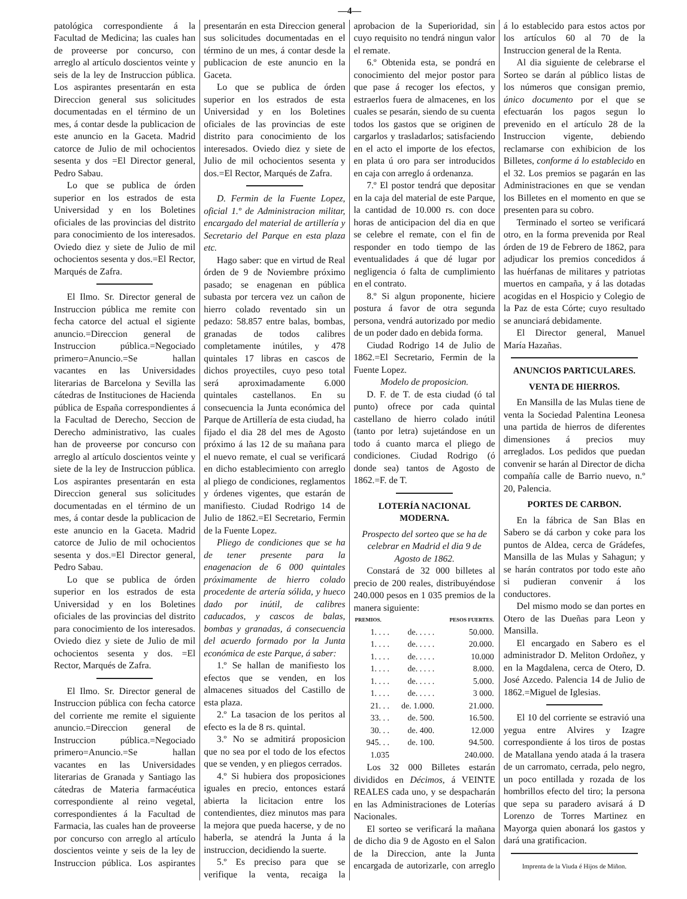—4—
patológica correspondiente á la Facultad de Medicina; las cuales han de proveerse por concurso, con arreglo al artículo doscientos veinte y seis de la ley de Instruccion pública. Los aspirantes presentarán en esta Direccion general sus solicitudes documentadas en el término de un mes, á contar desde la publicacion de este anuncio en la Gaceta. Madrid catorce de Julio de mil ochocientos sesenta y dos =El Director general, Pedro Sabau.
Lo que se publica de órden superior en los estrados de esta Universidad y en los Boletines oficiales de las provincias del distrito para conocimiento de los interesados. Oviedo diez y siete de Julio de mil ochocientos sesenta y dos.=El Rector, Marqués de Zafra.
El Ilmo. Sr. Director general de Instruccion pública me remite con fecha catorce del actual el sigiente anuncio.=Direccion general de Instruccion pública.=Negociado primero=Anuncio.=Se hallan vacantes en las Universidades literarias de Barcelona y Sevilla las cátedras de Instituciones de Hacienda pública de España correspondientes á la Facultad de Derecho, Seccion de Derecho administrativo, las cuales han de proveerse por concurso con arreglo al artículo doscientos veinte y siete de la ley de Instruccion pública. Los aspirantes presentarán en esta Direccion general sus solicitudes documentadas en el término de un mes, á contar desde la publicacion de este anuncio en la Gaceta. Madrid catorce de Julio de mil ochocientos sesenta y dos.=El Director general, Pedro Sabau.
Lo que se publica de órden superior en los estrados de esta Universidad y en los Boletines oficiales de las provincias del distrito para conocimiento de los interesados. Oviedo diez y siete de Julio de mil ochocientos sesenta y dos. =El Rector, Marqués de Zafra.
El Ilmo. Sr. Director general de Instruccion pública con fecha catorce del corriente me remite el siguiente anuncio.=Direccion general de Instruccion pública.=Negociado primero=Anuncio.=Se hallan vacantes en las Universidades literarias de Granada y Santiago las cátedras de Materia farmacéutica correspondiente al reino vegetal, correspondientes á la Facultad de Farmacia, las cuales han de proveerse por concurso con arreglo al artículo doscientos veinte y seis de la ley de Instruccion pública. Los aspirantes presentarán en esta Direccion general sus solicitudes documentadas en el término de un mes, á contar desde la publicacion de este anuncio en la Gaceta.
Lo que se publica de órden superior en los estrados de esta Universidad y en los Boletines oficiales de las provincias de este distrito para conocimiento de los interesados. Oviedo diez y siete de Julio de mil ochocientos sesenta y dos.=El Rector, Marqués de Zafra.
D. Fermin de la Fuente Lopez, oficial 1.º de Administracion militar, encargado del material de artillería y Secretario del Parque en esta plaza etc.
Hago saber: que en virtud de Real órden de 9 de Noviembre próximo pasado; se enagenan en pública subasta por tercera vez un cañon de hierro colado reventado sin un pedazo: 58.857 entre balas, bombas, granadas de todos calibres completamente inútiles, y 478 quintales 17 libras en cascos de dichos proyectiles, cuyo peso total será aproximadamente 6.000 quintales castellanos. En su consecuencia la Junta económica del Parque de Artillería de esta ciudad, ha fijado el dia 28 del mes de Agosto próximo á las 12 de su mañana para el nuevo remate, el cual se verificará en dicho establecimiento con arreglo al pliego de condiciones, reglamentos y órdenes vigentes, que estarán de manifiesto. Ciudad Rodrigo 14 de Julio de 1862.=El Secretario, Fermin de la Fuente Lopez.
Pliego de condiciones que se ha de tener presente para la enagenacion de 6 000 quintales próximamente de hierro colado procedente de artería sólida, y hueco dado por inútil, de calibres caducados, y cascos de balas, bombas y granadas, á consecuencia del acuerdo formado por la Junta económica de este Parque, á saber:
1.º Se hallan de manifiesto los efectos que se venden, en los almacenes situados del Castillo de esta plaza.
2.º La tasacion de los peritos al efecto es la de 8 rs. quintal.
3.º No se admitirá proposicion que no sea por el todo de los efectos que se venden, y en pliegos cerrados.
4.º Si hubiera dos proposiciones iguales en precio, entonces estará abierta la licitacion entre los contendientes, diez minutos mas para la mejora que pueda hacerse, y de no haberla, se atendrá la Junta á la instruccion, decidiendo la suerte.
5.º Es preciso para que se verifique la venta, recaiga la aprobacion de la Superioridad, sin cuyo requisito no tendrá ningun valor el remate.
6.º Obtenida esta, se pondrá en conocimiento del mejor postor para que pase á recoger los efectos, y estraerlos fuera de almacenes, en los cuales se pesarán, siendo de su cuenta todos los gastos que se originen de cargarlos y trasladarlos; satisfaciendo en el acto el importe de los efectos, en plata ú oro para ser introducidos en caja con arreglo á ordenanza.
7.º El postor tendrá que depositar en la caja del material de este Parque, la cantidad de 10.000 rs. con doce horas de anticipacion del dia en que se celebre el remate, con el fin de responder en todo tiempo de las eventualidades á que dé lugar por negligencia ó falta de cumplimiento en el contrato.
8.º Si algun proponente, hiciere postura á favor de otra segunda persona, vendrá autorizado por medio de un poder dado en debida forma.
Ciudad Rodrigo 14 de Julio de 1862.=El Secretario, Fermin de la Fuente Lopez.
Modelo de proposicion.
D. F. de T. de esta ciudad (ó tal punto) ofrece por cada quintal castellano de hierro colado inútil (tanto por letra) sujetándose en un todo á cuanto marca el pliego de condiciones. Ciudad Rodrigo (ó donde sea) tantos de Agosto de 1862.=F. de T.
LOTERÍA NACIONAL MODERNA.
Prospecto del sorteo que se ha de celebrar en Madrid el dia 9 de Agosto de 1862.
Constará de 32 000 billetes al precio de 200 reales, distribuyéndose 240.000 pesos en 1 035 premios de la manera siguiente:
| PREMIOS. | | PESOS FUERTES. |
| --- | --- | --- |
| 1. . . . | de. . . . . | 50.000. |
| 1. . . . | de. . . . . | 20.000. |
| 1. . . . | de. . . . . | 10.000 |
| 1. . . . | de. . . . . | 8.000. |
| 1. . . . | de. . . . . | 5.000. |
| 1. . . . | de. . . . . | 3 000. |
| 21. . . | de. 1.000. | 21.000. |
| 33. . . | de. 500. | 16.500. |
| 30. . . | de. 400. | 12.000 |
| 945. . . | de. 100. | 94.500. |
| 1.035 | | 240.000. |
Los 32 000 Billetes estarán divididos en Décimos, á VEINTE REALES cada uno, y se despacharán en las Administraciones de Loterías Nacionales.
El sorteo se verificará la mañana de dicho dia 9 de Agosto en el Salon de la Direccion, ante la Junta encargada de autorizarle, con arreglo á lo establecido para estos actos por los artículos 60 al 70 de la Instruccion general de la Renta.
Al dia siguiente de celebrarse el Sorteo se darán al público listas de los números que consigan premio, único documento por el que se efectuarán los pagos segun lo prevenido en el artículo 28 de la Instruccion vigente, debiendo reclamarse con exhibicion de los Billetes, conforme á lo establecido en el 32. Los premios se pagarán en las Administraciones en que se vendan los Billetes en el momento en que se presenten para su cobro.
Terminado el sorteo se verificará otro, en la forma prevenida por Real órden de 19 de Febrero de 1862, para adjudicar los premios concedidos á las huérfanas de militares y patriotas muertos en campaña, y á las dotadas acogidas en el Hospicio y Colegio de la Paz de esta Córte; cuyo resultado se anunciará debidamente.
El Director general, Manuel María Hazañas.
ANUNCIOS PARTICULARES.
VENTA DE HIERROS.
En Mansilla de las Mulas tiene de venta la Sociedad Palentina Leonesa una partida de hierros de diferentes dimensiones á precios muy arreglados. Los pedidos que puedan convenir se harán al Director de dicha compañía calle de Barrio nuevo, n.º 20, Palencia.
PORTES DE CARBON.
En la fábrica de San Blas en Sabero se dá carbon y coke para los puntos de Aldea, cerca de Grádefes, Mansilla de las Mulas y Sahagun; y se harán contratos por todo este año si pudieran convenir á los conductores.
Del mismo modo se dan portes en Otero de las Dueñas para Leon y Mansilla.
El encargado en Sabero es el administrador D. Meliton Ordoñez, y en la Magdalena, cerca de Otero, D. José Azcedo. Palencia 14 de Julio de 1862.=Miguel de Iglesias.
El 10 del corriente se estravió una yegua entre Alvires y Izagre correspondiente á los tiros de postas de Matallana yendo atada á la trasera de un carromato, cerrada, pelo negro, un poco entillada y rozada de los hombrillos efecto del tiro; la persona que sepa su paradero avisará á D Lorenzo de Torres Martinez en Mayorga quien abonará los gastos y dará una gratificacion.
Imprenta de la Viuda é Hijos de Miñon.